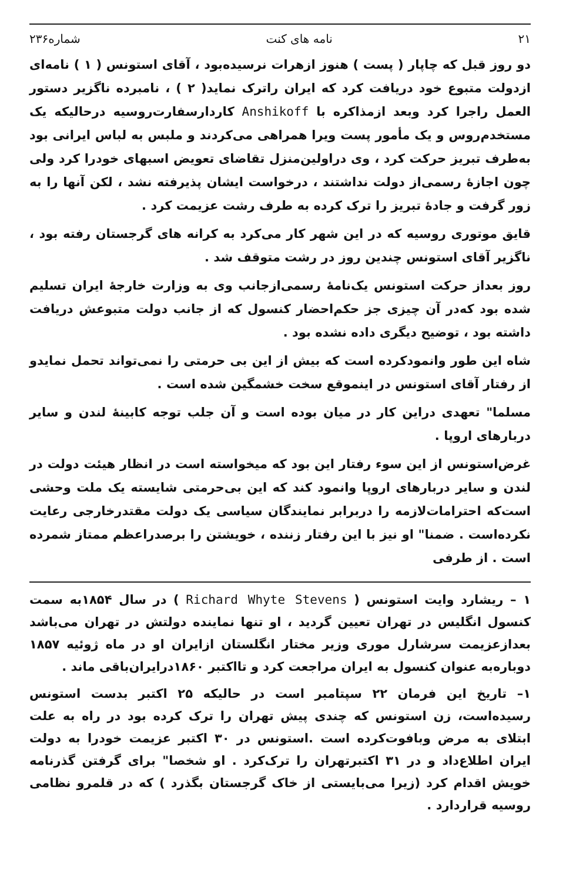۲۱ نامه های کنت شماره۲۳۶
دو روز قبل که چاپار ( پست ) هنوز ازهرات نرسیده‌بود ، آقای استونس ( ۱ ) نامه‌ای ازدولت متبوع خود دریافت کرد که ایران راترک نماید( ۲ ) ، نامبرده ناگزیر دستور العمل راجرا کرد وبعد ازمذاکره با Anshikoff کاردارسفارت‌روسیه درحالیکه یک مستخدم‌روس و یک مأمور پست ویرا همراهی می‌کردند و ملبس به لباس ایرانی بود به‌طرف تبریز حرکت کرد ، وی دراولین‌منزل تقاضای تعویض اسبهای خودرا کرد ولی چون اجازهٔ رسمی‌از دولت نداشتند ، درخواست ایشان پذیرفته نشد ، لکن آنها را به زور گرفت و جادهٔ تبریز را ترک کرده به طرف رشت عزیمت کرد .
قایق موتوری روسیه که در این شهر کار می‌کرد به کرانه های گرجستان رفته بود ، ناگزیر آقای استونس چندین روز در رشت متوقف شد .
روز بعداز حرکت استونس یک‌نامهٔ رسمی‌ازجانب وی به وزارت خارجهٔ ایران تسلیم شده بود که‌در آن چیزی جز حکم‌احضار کنسول که از جانب دولت متبوعش دریافت داشته بود ، توضیح دیگری داده نشده بود .
شاه این طور وانمودکرده است که بیش از این بی حرمتی را نمی‌تواند تحمل نمایدو از رفتار آقای استونس در اینموقع سخت خشمگین شده است .
مسلما" تعهدی دراین کار در میان بوده است و آن جلب توجه کابینهٔ لندن و سایر دربارهای اروپا .
غرض‌استونس از این سوء رفتار این بود که میخواسته است در انظار هیئت دولت در لندن و سایر دربارهای اروپا وانمود کند که این بی‌حرمتی شایسته یک ملت وحشی است‌که احترامات‌لازمه را دربرابر نمایندگان سیاسی یک دولت مقتدرخارجی رعایت نکرده‌است . ضمنا" او نیز با این رفتار زننده ، خویشتن را برصدراعظم ممتاز شمرده است . از طرفی
۱ – ریشارد وایت استونس ( Richard Whyte Stevens ) در سال ۱۸۵۴به سمت کنسول انگلیس در تهران تعیین گردید ، او تنها نماینده دولتش در تهران می‌باشد بعدازعزیمت سرشارل موری وزیر مختار انگلستان ازایران او در ماه ژوئیه ۱۸۵۷ دوباره‌به عنوان کنسول به ایران مراجعت کرد و تااکتبر ۱۸۶۰درایران‌باقی ماند .
۱– تاریخ این فرمان ۲۲ سپتامبر است در حالیکه ۲۵ اکتبر بدست استونس رسیده‌است، زن استونس که چندی پیش تهران را ترک کرده بود در راه به علت ابتلای به مرض وبافوت‌کرده است .استونس در ۳۰ اکتبر عزیمت خودرا به دولت ایران اطلاع‌داد و در ۳۱ اکتبرتهران را ترک‌کرد . او شخصا" برای گرفتن گذرنامه خویش اقدام کرد (زیرا می‌بایستی از خاک گرجستان بگذرد ) که در قلمرو نظامی روسیه قراردارد .